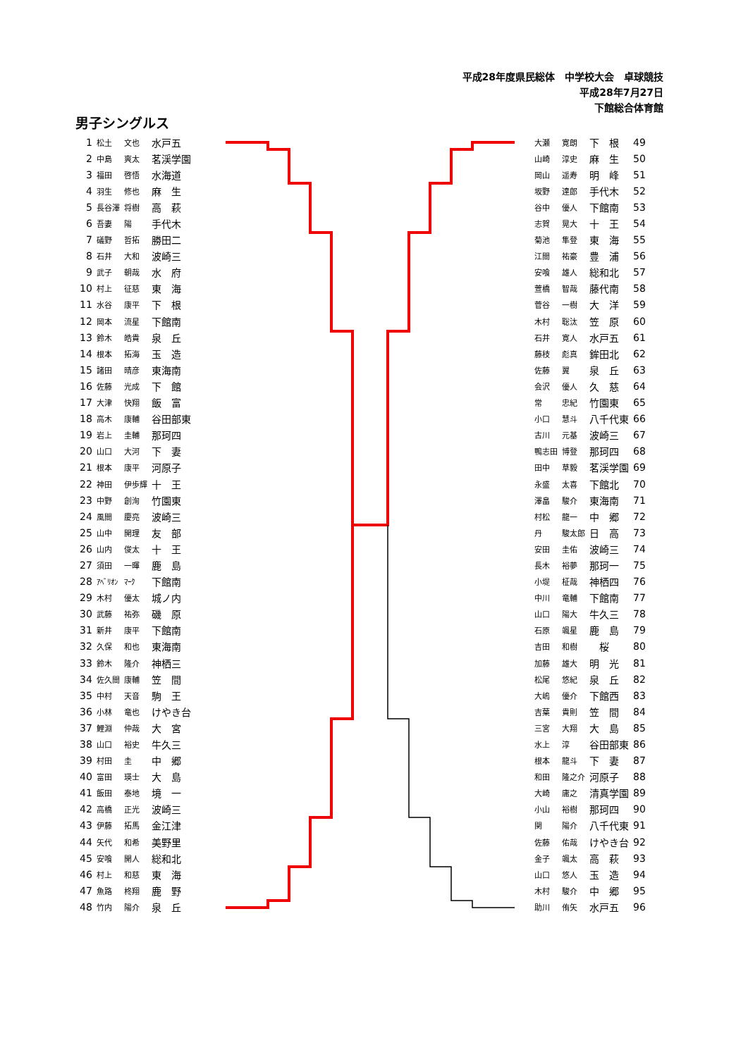平成28年度県民総体　中学校大会　卓球競技
平成28年7月27日
下館総合体育館
男子シングルス
| 1 | 松土 | 文也 | 水戸五 |
| 2 | 中島 | 爽太 | 茗渓学園 |
| 3 | 福田 | 啓悟 | 水海道 |
| 4 | 羽生 | 修也 | 麻 生 |
| 5 | 長谷澤 | 将樹 | 高 萩 |
| 6 | 吾妻 | 陽 | 手代木 |
| 7 | 礒野 | 哲拓 | 勝田二 |
| 8 | 石井 | 大和 | 波崎三 |
| 9 | 武子 | 朝哉 | 水 府 |
| 10 | 村上 | 征慈 | 東 海 |
| 11 | 水谷 | 康平 | 下 根 |
| 12 | 岡本 | 流星 | 下館南 |
| 13 | 鈴木 | 皓貴 | 泉 丘 |
| 14 | 根本 | 拓海 | 玉 造 |
| 15 | 諸田 | 晴彦 | 東海南 |
| 16 | 佐藤 | 光成 | 下 館 |
| 17 | 大津 | 快翔 | 飯 富 |
| 18 | 高木 | 康輔 | 谷田部東 |
| 19 | 岩上 | 圭輔 | 那珂四 |
| 20 | 山口 | 大河 | 下 妻 |
| 21 | 根本 | 康平 | 河原子 |
| 22 | 神田 | 伊歩輝 | 十 王 |
| 23 | 中野 | 創洵 | 竹園東 |
| 24 | 風間 | 慶亮 | 波崎三 |
| 25 | 山中 | 開理 | 友 部 |
| 26 | 山内 | 俊太 | 十 王 |
| 27 | 須田 | 一暉 | 鹿 島 |
| 28 | ｱﾍﾞﾘｵﾝ | ﾏｰｸ | 下館南 |
| 29 | 木村 | 優太 | 城ノ内 |
| 30 | 武藤 | 祐弥 | 磯 原 |
| 31 | 新井 | 康平 | 下館南 |
| 32 | 久保 | 和也 | 東海南 |
| 33 | 鈴木 | 隆介 | 神栖三 |
| 34 | 佐久間 | 康輔 | 笠 間 |
| 35 | 中村 | 天音 | 駒 王 |
| 36 | 小林 | 竜也 | けやき台 |
| 37 | 鯉淵 | 仲哉 | 大 宮 |
| 38 | 山口 | 裕史 | 牛久三 |
| 39 | 村田 | 圭 | 中 郷 |
| 40 | 富田 | 瑛士 | 大 島 |
| 41 | 飯田 | 泰地 | 境 一 |
| 42 | 高橋 | 正光 | 波崎三 |
| 43 | 伊藤 | 拓馬 | 金江津 |
| 44 | 矢代 | 和希 | 美野里 |
| 45 | 安喰 | 開人 | 総和北 |
| 46 | 村上 | 和慈 | 東 海 |
| 47 | 魚路 | 柊翔 | 鹿 野 |
| 48 | 竹内 | 陽介 | 泉 丘 |
| 大瀬 | 寛朗 | 下 根 | 49 |
| 山崎 | 淳史 | 麻 生 | 50 |
| 岡山 | 遥寿 | 明 峰 | 51 |
| 坂野 | 達郎 | 手代木 | 52 |
| 谷中 | 優人 | 下館南 | 53 |
| 志賀 | 晃大 | 十 王 | 54 |
| 菊池 | 隼登 | 東 海 | 55 |
| 江間 | 祐豪 | 豊 浦 | 56 |
| 安喰 | 雄人 | 総和北 | 57 |
| 萱橋 | 智哉 | 藤代南 | 58 |
| 菅谷 | 一樹 | 大 洋 | 59 |
| 木村 | 聡汰 | 笠 原 | 60 |
| 石井 | 寛人 | 水戸五 | 61 |
| 藤枝 | 彪真 | 鉾田北 | 62 |
| 佐藤 | 翼 | 泉 丘 | 63 |
| 会沢 | 優人 | 久 慈 | 64 |
| 常 | 忠紀 | 竹園東 | 65 |
| 小口 | 慧斗 | 八千代東 | 66 |
| 古川 | 元基 | 波崎三 | 67 |
| 鴨志田 | 博登 | 那珂四 | 68 |
| 田中 | 草毅 | 茗渓学園 | 69 |
| 永盛 | 太喜 | 下館北 | 70 |
| 澤畠 | 駿介 | 東海南 | 71 |
| 村松 | 龍一 | 中 郷 | 72 |
| 丹 | 駿太郎 | 日 高 | 73 |
| 安田 | 圭佑 | 波崎三 | 74 |
| 長木 | 裕夢 | 那珂一 | 75 |
| 小堤 | 柾哉 | 神栖四 | 76 |
| 中川 | 竜輔 | 下館南 | 77 |
| 山口 | 陽大 | 牛久三 | 78 |
| 石原 | 颯星 | 鹿 島 | 79 |
| 吉田 | 和樹 | 桜 | 80 |
| 加藤 | 雄大 | 明 光 | 81 |
| 松尾 | 悠紀 | 泉 丘 | 82 |
| 大嶋 | 優介 | 下館西 | 83 |
| 吉葉 | 貴則 | 笠 間 | 84 |
| 三宮 | 大翔 | 大 島 | 85 |
| 水上 | 淳 | 谷田部東 | 86 |
| 根本 | 龍斗 | 下 妻 | 87 |
| 和田 | 隆之介 | 河原子 | 88 |
| 大崎 | 庸之 | 清真学園 | 89 |
| 小山 | 裕樹 | 那珂四 | 90 |
| 関 | 陽介 | 八千代東 | 91 |
| 佐藤 | 佑哉 | けやき台 | 92 |
| 金子 | 颯太 | 高 萩 | 93 |
| 山口 | 悠人 | 玉 造 | 94 |
| 木村 | 駿介 | 中 郷 | 95 |
| 助川 | 侑矢 | 水戸五 | 96 |